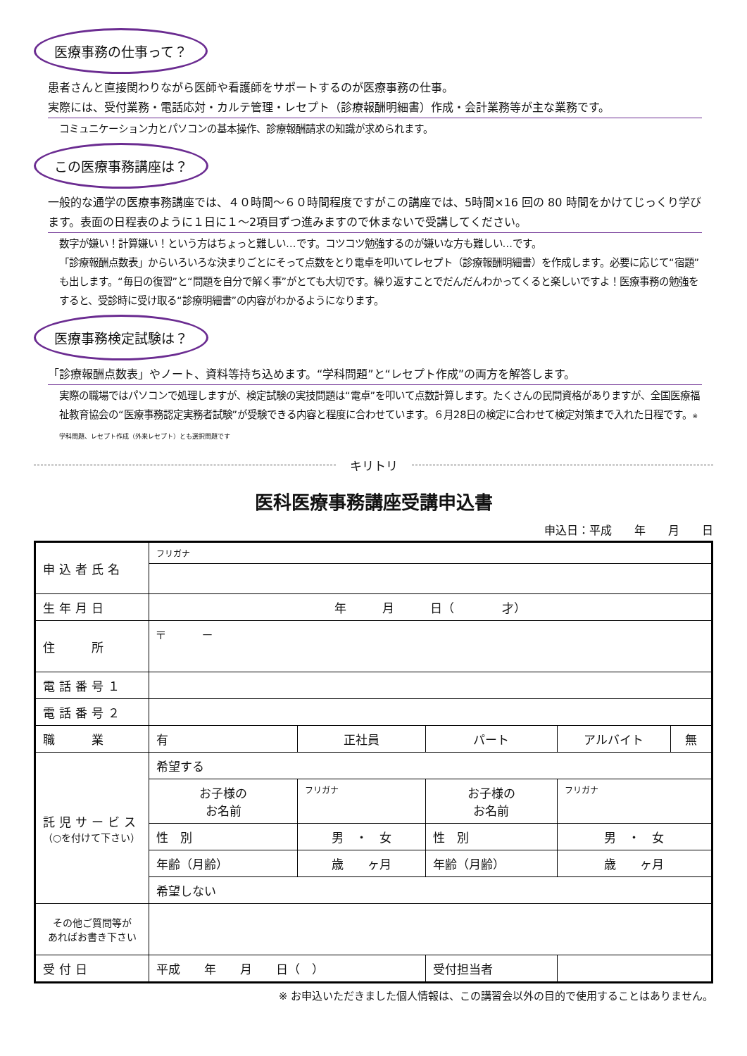医療事務の仕事って？
患者さんと直接関わりながら医師や看護師をサポートするのが医療事務の仕事。
実際には、受付業務・電話応対・カルテ管理・レセプト（診療報酬明細書）作成・会計業務等が主な業務です。
コミュニケーション力とパソコンの基本操作、診療報酬請求の知識が求められます。
この医療事務講座は？
一般的な通学の医療事務講座では、４０時間～６０時間程度ですがこの講座では、5時間×16 回の 80 時間をかけてじっくり学びます。表面の日程表のように１日に１～2項目ずつ進みますので休まないで受講してください。
数字が嫌い！計算嫌い！という方はちょっと難しい…です。コツコツ勉強するのが嫌いな方も難しい…です。
「診療報酬点数表」からいろいろな決まりごとにそって点数をとり電卓を叩いてレセプト（診療報酬明細書）を作成します。必要に応じて“宿題”も出します。“毎日の復習”と“問題を自分で解く事”がとても大切です。繰り返すことでだんだんわかってくると楽しいですよ！医療事務の勉強をすると、受診時に受け取る“診療明細書”の内容がわかるようになります。
医療事務検定試験は？
「診療報酬点数表」やノート、資料等持ち込めます。“学科問題”と“レセプト作成”の両方を解答します。
実際の職場ではパソコンで処理しますが、検定試験の実技問題は“電卓”を叩いて点数計算します。たくさんの民間資格がありますが、全国医療福祉教育協会の“医療事務認定実務者試験”が受験できる内容と程度に合わせています。６月28日の検定に合わせて検定対策まで入れた日程です。※ 学科問題、レセプト作成（外来レセプト）とも選択問題です
キリトリ
医科医療事務講座受講申込書
申込日：平成　　年　　月　　日
| 申込者氏名 | フリガナ | | | | |
| 生年月日 | 年 月 日（ 才） | | | | |
| 住 所 | 〒 － | | | | |
| 電話番号１ | | | | | |
| 電話番号２ | | | | | |
| 職 業 | 有 | 正社員 | パート | アルバイト | 無 |
| 託児サービス （○を付けて下さい） | 希望する | | | | |
| | お子様の お名前 | フリガナ | お子様の お名前 | フリガナ | |
| | 性 別 | 男 ・ 女 | 性 別 | 男 ・ 女 | |
| | 年齢（月齢） | 歳 ヶ月 | 年齢（月齢） | 歳 ヶ月 | |
| | 希望しない | | | | |
| その他ご質問等が あればお書き下さい | | | | | |
| 受付日 | 平成 年 月 日（ ） | | 受付担当者 | | |
※ お申込いただきました個人情報は、この講習会以外の目的で使用することはありません。